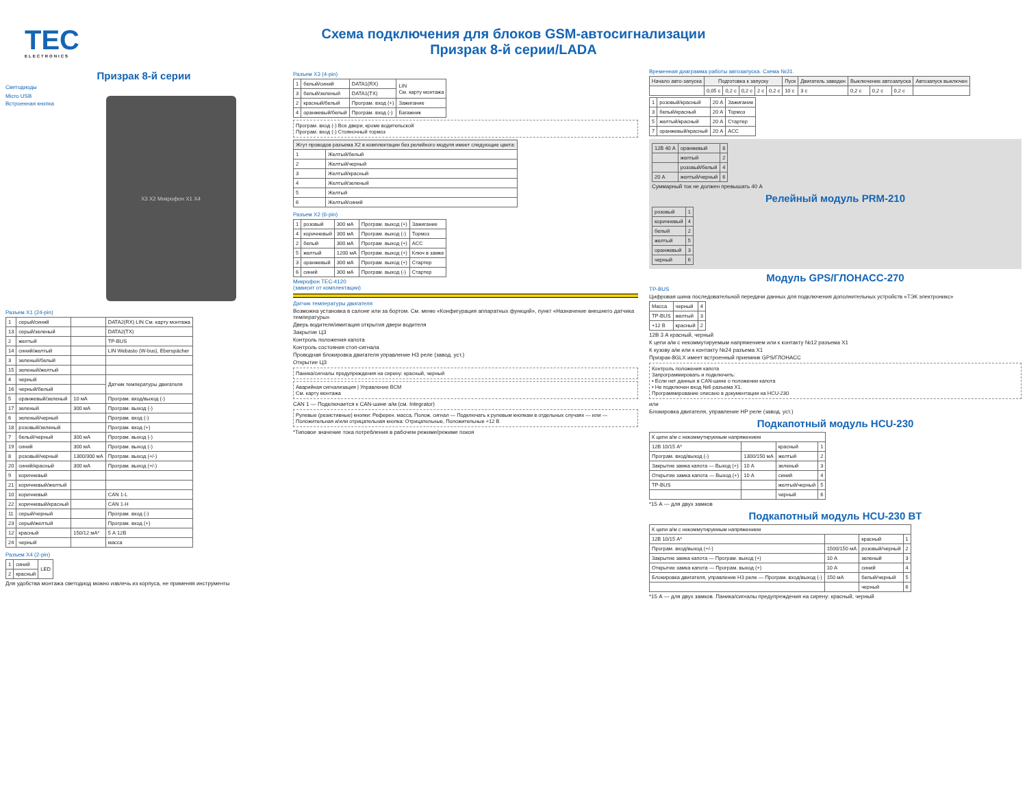TEC
ELECTRONICS
Схема подключения для блоков GSM-автосигнализации
Призрак 8-й серии/LADA
Призрак 8-й серии
Светодиоды
Micro USB
Встроенная кнопка
X3 X2 Микрофон X1 X4
Разъем X1 (24-pin)
| 1 | серый/синий | | DATA2(RX) LIN См. карту монтажа |
| 13 | серый/зеленый | | DATA2(TX) |
| 2 | желтый | | TP-BUS |
| 14 | синий/желтый | | LIN Webasto (W-bus), Eberspächer |
| 3 | зеленый/белый | | |
| 15 | зеленый/желтый | | |
| 4 | черный | | Датчик температуры двигателя |
| 16 | черный/белый | | |
| 5 | оранжевый/зеленый | 10 мА | Програм. вход/выход (-) |
| 17 | зеленый | 300 мА | Програм. выход (-) |
| 6 | зеленый/черный | | Програм. вход (-) |
| 18 | розовый/зеленый | | Програм. вход (+) |
| 7 | белый/черный | 300 мА | Програм. выход (-) |
| 19 | синий | 300 мА | Програм. выход (-) |
| 8 | розовый/черный | 1300/300 мА | Програм. выход (+/-) |
| 20 | синий/красный | 300 мА | Програм. выход (+/-) |
| 9 | коричневый | | |
| 21 | коричневый/желтый | | |
| 10 | коричневый | | CAN 1-L |
| 22 | коричневый/красный | | CAN 1-H |
| 11 | серый/черный | | Програм. вход (-) |
| 23 | серый/желтый | | Програм. вход (+) |
| 12 | красный | 150/12 мА* | 5 А 12В |
| 24 | черный | | масса |
Разъем X4 (2-pin)
| 1 | синий | LED |
| 2 | красный | |
Для удобства монтажа светодиод можно извлечь из корпуса, не применяя инструменты
Разъем X3 (4-pin)
| 1 | белый/синий | DATA1(RX) | LIN См. карту монтажа |
| 3 | белый/зеленый | DATA1(TX) | |
| 2 | красный/белый | Програм. вход (+) | Зажигание |
| 4 | оранжевый/белый | Програм. вход (-) | Багажник |
Програм. вход (-) Все двери, кроме водительской
Програм. вход (-) Стояночный тормоз
| Жгут проводов разъема X2 в комплектации без релейного модуля имеет следующие цвета: | |
| --- | --- |
| 1 | Желтый/белый |
| 2 | Желтый/черный |
| 3 | Желтый/красный |
| 4 | Желтый/зеленый |
| 5 | Желтый |
| 6 | Желтый/синий |
Разъем X2 (6-pin)
| 1 | розовый | 300 мА | Програм. выход (+) | Зажигание |
| 4 | коричневый | 300 мА | Програм. выход (-) | Тормоз |
| 2 | белый | 300 мА | Програм. выход (+) | ACC |
| 5 | желтый | 1200 мА | Програм. выход (+) | Ключ в замке |
| 3 | оранжевый | 300 мА | Програм. выход (+) | Стартер |
| 6 | синий | 300 мА | Програм. выход (-) | Стартер |
Микрофон TEC-4120
(зависит от комплектации)
Датчик температуры двигателя
Возможна установка в салоне или за бортом. См. меню «Конфигурация аппаратных функций», пункт «Назначение внешнего датчика температуры»
Дверь водителя/имитация открытия двери водителя
Закрытие ЦЗ
Контроль положения капота
Контроль состояния стоп-сигнала
Проводная блокировка двигателя управление НЗ реле (завод. уст.)
Открытие ЦЗ
Паника/сигналы предупреждения на сирену: красный, черный
Аварийная сигнализация | Управление BCM
См. карту монтажа
CAN 1 — Подключается к CAN-шине а/м (см. Integrator)
Рулевые (резистивные) кнопки: Референ. масса, Полож. сигнал — Подключать к рулевым кнопкам в отдельных случаях — или — Положительная и/или отрицательная кнопка: Отрицательные, Положительные +12 В
*Типовое значение тока потребления в рабочем режиме/режиме покоя
Временная диаграмма работы автозапуска. Схема №31.
| Начало авто-запуска | Подготовка к запуску | | | | | Пуск | Двигатель заведен | Выключение автозапуска | | | Автозапуск выключен |
| --- | --- | --- | --- | --- | --- | --- | --- | --- | --- | --- | --- |
| | 0,05 с | 0,2 с | 0,2 с | 2 с | 0,2 с | 10 с | 3 с | 0,2 с | 0,2 с | 0,2 с | |
| 1 | розовый/красный | 20 А | Зажигание |
| 3 | белый/красный | 20 А | Тормоз |
| 5 | желтый/красный | 20 А | Стартер |
| 7 | оранжевый/красный | 20 А | ACC |
| 12В 40 А | оранжевый | 8 |
| | желтый | 2 |
| | розовый/белый | 4 |
| 20 А | желтый/черный | 6 |
Суммарный ток не должен превышать 40 А
Релейный модуль PRM-210
| розовый | 1 |
| коричневый | 4 |
| белый | 2 |
| желтый | 5 |
| оранжевый | 3 |
| черный | 6 |
Модуль GPS/ГЛОНАСС-270
TP-BUS
Цифровая шина последовательной передачи данных для подключения дополнительных устройств «ТЭК электроникс»
| Масса | черный | 4 |
| TP-BUS | желтый | 3 |
| +12 В | красный | 2 |
12В 3 А красный, черный
К цепи а/м с некоммутируемым напряжением или к контакту №12 разъема X1
К кузову а/м или к контакту №24 разъема X1
Призрак-8GLX имеет встроенный приемник GPS/ГЛОНАСС
Контроль положения капота
Запрограммировать и подключить:
• Если нет данных в CAN-шине о положении капота
• Не подключен вход №6 разъема X1.
Программирование описано в документации на HCU-230
или
Блокировка двигателя, управление НР реле (завод. уст.)
Подкапотный модуль HCU-230
| К цепи а/м с некоммутируемым напряжением | | | |
| 12В 10/15 А* | | красный | 1 |
| Програм. вход/выход (-) | 1300/150 мА | желтый | 2 |
| Закрытие замка капота — Выход (+) | 10 А | зеленый | 3 |
| Открытие замка капота — Выход (+) | 10 А | синий | 4 |
| TP-BUS | | желтый/черный | 5 |
| | | черный | 6 |
*15 А — для двух замков
Подкапотный модуль HCU-230 BT
| К цепи а/м с некоммутируемым напряжением | | | |
| 12В 10/15 А* | | красный | 1 |
| Програм. вход/выход (+/-) | 1500/150 мА | розовый/черный | 2 |
| Закрытие замка капота — Програм. выход (+) | 10 А | зеленый | 3 |
| Открытие замка капота — Програм. выход (+) | 10 А | синий | 4 |
| Блокировка двигателя, управление НЗ реле — Програм. вход/выход (-) | 150 мА | белый/черный | 5 |
| | | черный | 6 |
*15 А — для двух замков. Паника/сигналы предупреждения на сирену: красный, черный